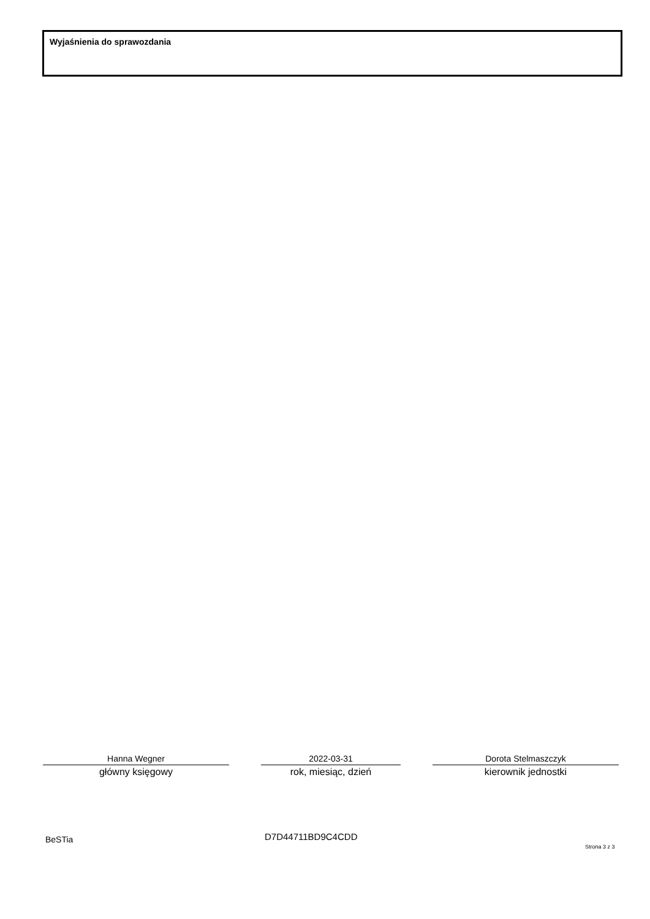Wyjaśnienia do sprawozdania
Hanna Wegner
główny księgowy
2022-03-31
rok, miesiąc, dzień
Dorota Stelmaszczyk
kierownik jednostki
BeSTia D7D44711BD9C4CDD
Strona 3 z 3